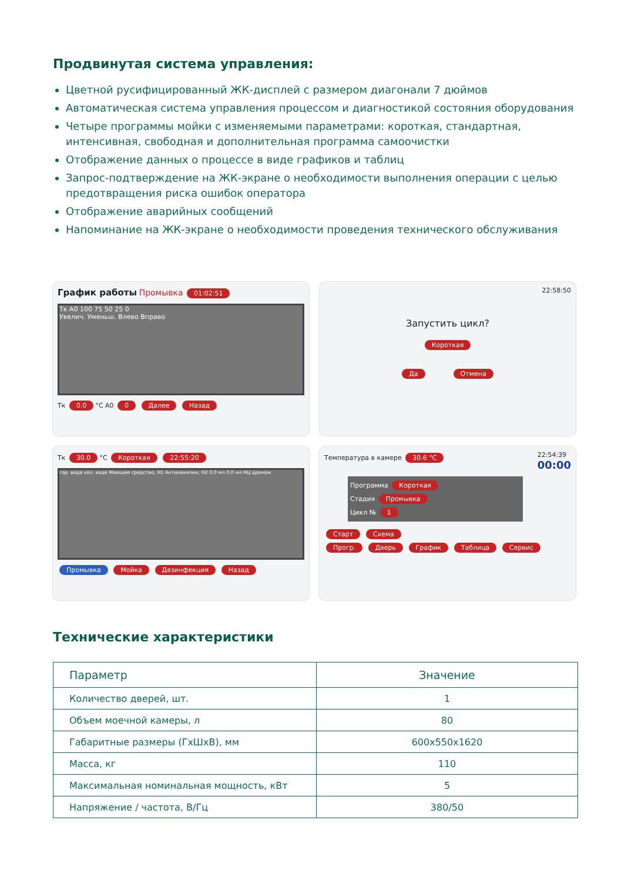Продвинутая система управления:
Цветной русифицированный ЖК-дисплей с размером диагонали 7 дюймов
Автоматическая система управления процессом и диагностикой состояния оборудования
Четыре программы мойки с изменяемыми параметрами: короткая, стандартная, интенсивная, свободная и дополнительная программа самоочистки
Отображение данных о процессе в виде графиков и таблиц
Запрос-подтверждение на ЖК-экране о необходимости выполнения операции с целью предотвращения риска ошибок оператора
Отображение аварийных сообщений
Напоминание на ЖК-экране о необходимости проведения технического обслуживания
График работы Промывка 01:02:51
Tк A0 100 75 50 25 0
Увелич. Уменьш. Влево Вправо
Tк 0.0 °C A0 0 Далее Назад
22:58:50
Запустить цикл?
Короткая
Да Отмена
Tк 30.0 °C Короткая 22:55:20
гор. вода хол. вода Моющее средство, H1 Антинакипин, H2 0.0 мл 0.0 мл НЦ дренаж
Промывка Мойка Дезинфекция Назад
Температура в камере 30.6 °C 22:54:39
00:00
Программа Короткая
Стадия Промывка
Цикл № 1
Старт Схема
Прогр. Дверь График Таблица Сервис
Технические характеристики
| Параметр | Значение |
| --- | --- |
| Количество дверей, шт. | 1 |
| Объем моечной камеры, л | 80 |
| Габаритные размеры (ГхШхВ), мм | 600x550x1620 |
| Масса, кг | 110 |
| Максимальная номинальная мощность, кВт | 5 |
| Напряжение / частота, В/Гц | 380/50 |